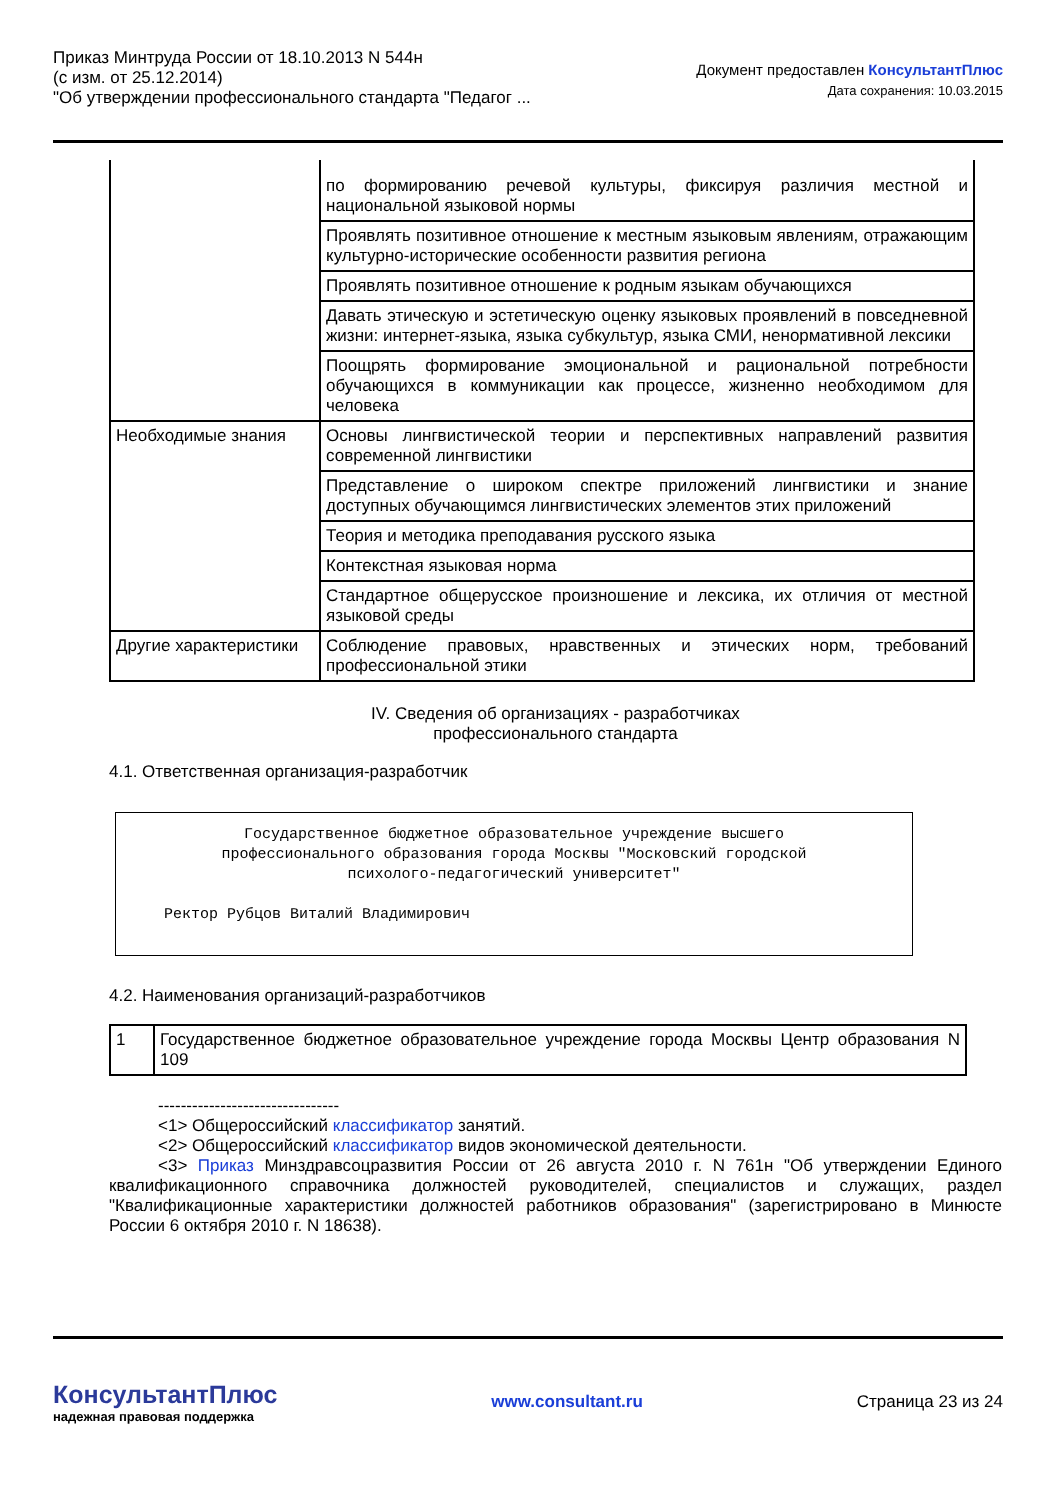Приказ Минтруда России от 18.10.2013 N 544н
(с изм. от 25.12.2014)
"Об утверждении профессионального стандарта "Педагог ...
Документ предоставлен КонсультантПлюс
Дата сохранения: 10.03.2015
| | по формированию речевой культуры, фиксируя различия местной и национальной языковой нормы |
| | Проявлять позитивное отношение к местным языковым явлениям, отражающим культурно-исторические особенности развития региона |
| | Проявлять позитивное отношение к родным языкам обучающихся |
| | Давать этическую и эстетическую оценку языковых проявлений в повседневной жизни: интернет-языка, языка субкультур, языка СМИ, ненормативной лексики |
| | Поощрять формирование эмоциональной и рациональной потребности обучающихся в коммуникации как процессе, жизненно необходимом для человека |
| Необходимые знания | Основы лингвистической теории и перспективных направлений развития современной лингвистики |
| | Представление о широком спектре приложений лингвистики и знание доступных обучающимся лингвистических элементов этих приложений |
| | Теория и методика преподавания русского языка |
| | Контекстная языковая норма |
| | Стандартное общерусское произношение и лексика, их отличия от местной языковой среды |
| Другие характеристики | Соблюдение правовых, нравственных и этических норм, требований профессиональной этики |
IV. Сведения об организациях - разработчиках
профессионального стандарта
4.1. Ответственная организация-разработчик
Государственное бюджетное образовательное учреждение высшего
профессионального образования города Москвы "Московский городской
психолого-педагогический университет"
Ректор Рубцов Виталий Владимирович
4.2. Наименования организаций-разработчиков
| 1 | Государственное бюджетное образовательное учреждение города Москвы Центр образования N 109 |
--------------------------------
<1> Общероссийский классификатор занятий.
<2> Общероссийский классификатор видов экономической деятельности.
<3> Приказ Минздравсоцразвития России от 26 августа 2010 г. N 761н "Об утверждении Единого квалификационного справочника должностей руководителей, специалистов и служащих, раздел "Квалификационные характеристики должностей работников образования" (зарегистрировано в Минюсте России 6 октября 2010 г. N 18638).
КонсультантПлюс
надежная правовая поддержка
www.consultant.ru Страница 23 из 24